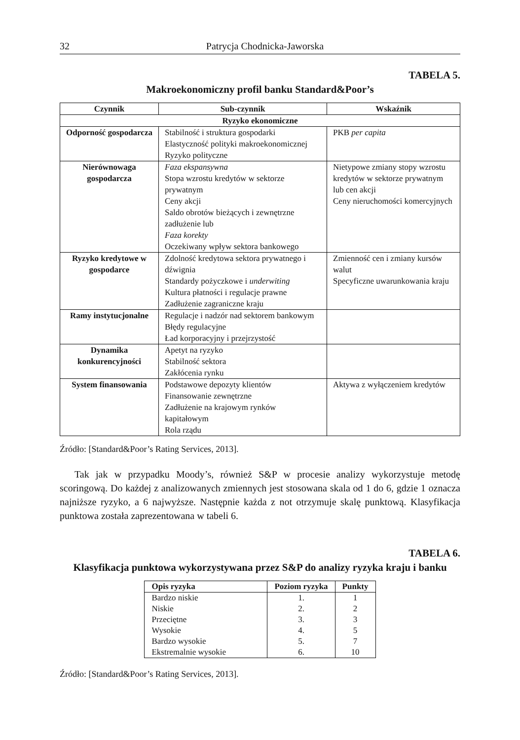32 Patrycja Chodnicka-Jaworska
TABELA 5.
Makroekonomiczny profil banku Standard&Poor’s
| Czynnik | Sub-czynnik | Wskaźnik |
| --- | --- | --- |
| Ryzyko ekonomiczne | | |
| Odporność gospodarcza | Stabilność i struktura gospodarki Elastyczność polityki makroekonomicznej Ryzyko polityczne | PKB per capita |
| Nierównowaga gospodarcza | Faza ekspansywna Stopa wzrostu kredytów w sektorze prywatnym Ceny akcji Saldo obrotów bieżących i zewnętrzne zadłużenie lub Faza korekty Oczekiwany wpływ sektora bankowego | Nietypowe zmiany stopy wzrostu kredytów w sektorze prywatnym lub cen akcji Ceny nieruchomości komercyjnych |
| Ryzyko kredytowe w gospodarce | Zdolność kredytowa sektora prywatnego i dźwignia Standardy pożyczkowe i underwiting Kultura płatności i regulacje prawne Zadłużenie zagraniczne kraju | Zmienność cen i zmiany kursów walut Specyficzne uwarunkowania kraju |
| Ramy instytucjonalne | Regulacje i nadzór nad sektorem bankowym Błędy regulacyjne Ład korporacyjny i przejrzystość | |
| Dynamika konkurencyjności | Apetyt na ryzyko Stabilność sektora Zakłócenia rynku | |
| System finansowania | Podstawowe depozyty klientów Finansowanie zewnętrzne Zadłużenie na krajowym rynków kapitałowym Rola rządu | Aktywa z wyłączeniem kredytów |
Źródło: [Standard&Poor’s Rating Services, 2013].
Tak jak w przypadku Moody’s, również S&P w procesie analizy wykorzystuje metodę scoringową. Do każdej z analizowanych zmiennych jest stosowana skala od 1 do 6, gdzie 1 oznacza najniższe ryzyko, a 6 najwyższe. Następnie każda z not otrzymuje skalę punktową. Klasyfikacja punktowa została zaprezentowana w tabeli 6.
TABELA 6.
Klasyfikacja punktowa wykorzystywana przez S&P do analizy ryzyka kraju i banku
| Opis ryzyka | Poziom ryzyka | Punkty |
| --- | --- | --- |
| Bardzo niskie | 1. | 1 |
| Niskie | 2. | 2 |
| Przeciętne | 3. | 3 |
| Wysokie | 4. | 5 |
| Bardzo wysokie | 5. | 7 |
| Ekstremalnie wysokie | 6. | 10 |
Źródło: [Standard&Poor’s Rating Services, 2013].